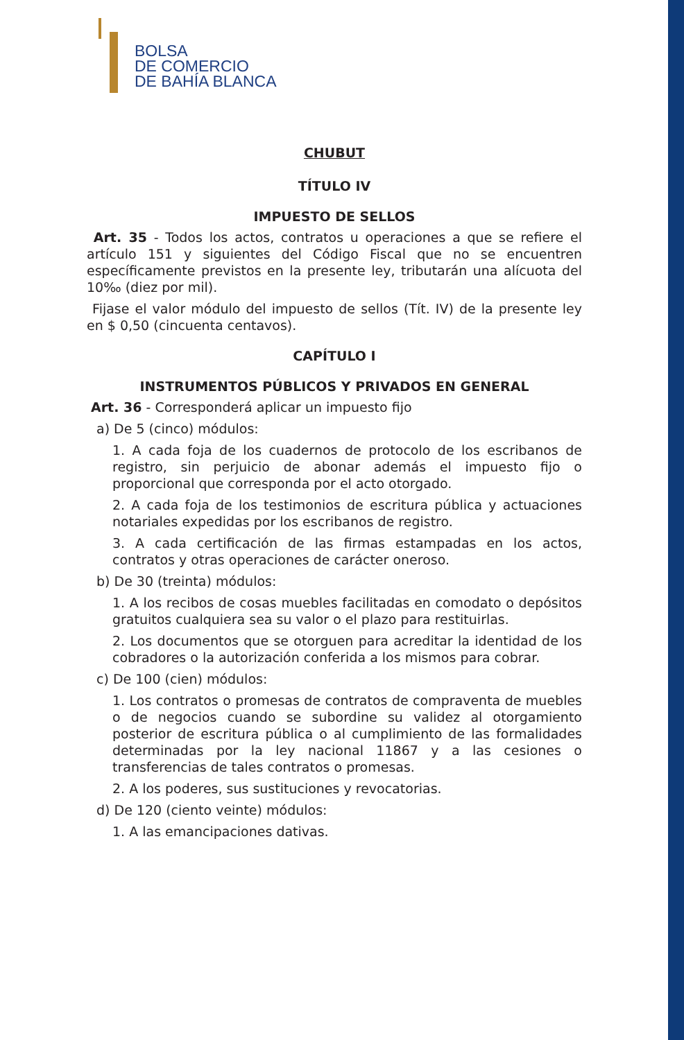BOLSA
DE COMERCIO
DE BAHÍA BLANCA
CHUBUT
TÍTULO IV
IMPUESTO DE SELLOS
Art. 35 - Todos los actos, contratos u operaciones a que se refiere el artículo 151 y siguientes del Código Fiscal que no se encuentren específicamente previstos en la presente ley, tributarán una alícuota del 10‰ (diez por mil).
Fijase el valor módulo del impuesto de sellos (Tít. IV) de la presente ley en $ 0,50 (cincuenta centavos).
CAPÍTULO I
INSTRUMENTOS PÚBLICOS Y PRIVADOS EN GENERAL
Art. 36 - Corresponderá aplicar un impuesto fijo
a) De 5 (cinco) módulos:
1. A cada foja de los cuadernos de protocolo de los escribanos de registro, sin perjuicio de abonar además el impuesto fijo o proporcional que corresponda por el acto otorgado.
2. A cada foja de los testimonios de escritura pública y actuaciones notariales expedidas por los escribanos de registro.
3. A cada certificación de las firmas estampadas en los actos, contratos y otras operaciones de carácter oneroso.
b) De 30 (treinta) módulos:
1. A los recibos de cosas muebles facilitadas en comodato o depósitos gratuitos cualquiera sea su valor o el plazo para restituirlas.
2. Los documentos que se otorguen para acreditar la identidad de los cobradores o la autorización conferida a los mismos para cobrar.
c) De 100 (cien) módulos:
1. Los contratos o promesas de contratos de compraventa de muebles o de negocios cuando se subordine su validez al otorgamiento posterior de escritura pública o al cumplimiento de las formalidades determinadas por la ley nacional 11867 y a las cesiones o transferencias de tales contratos o promesas.
2. A los poderes, sus sustituciones y revocatorias.
d) De 120 (ciento veinte) módulos:
1. A las emancipaciones dativas.